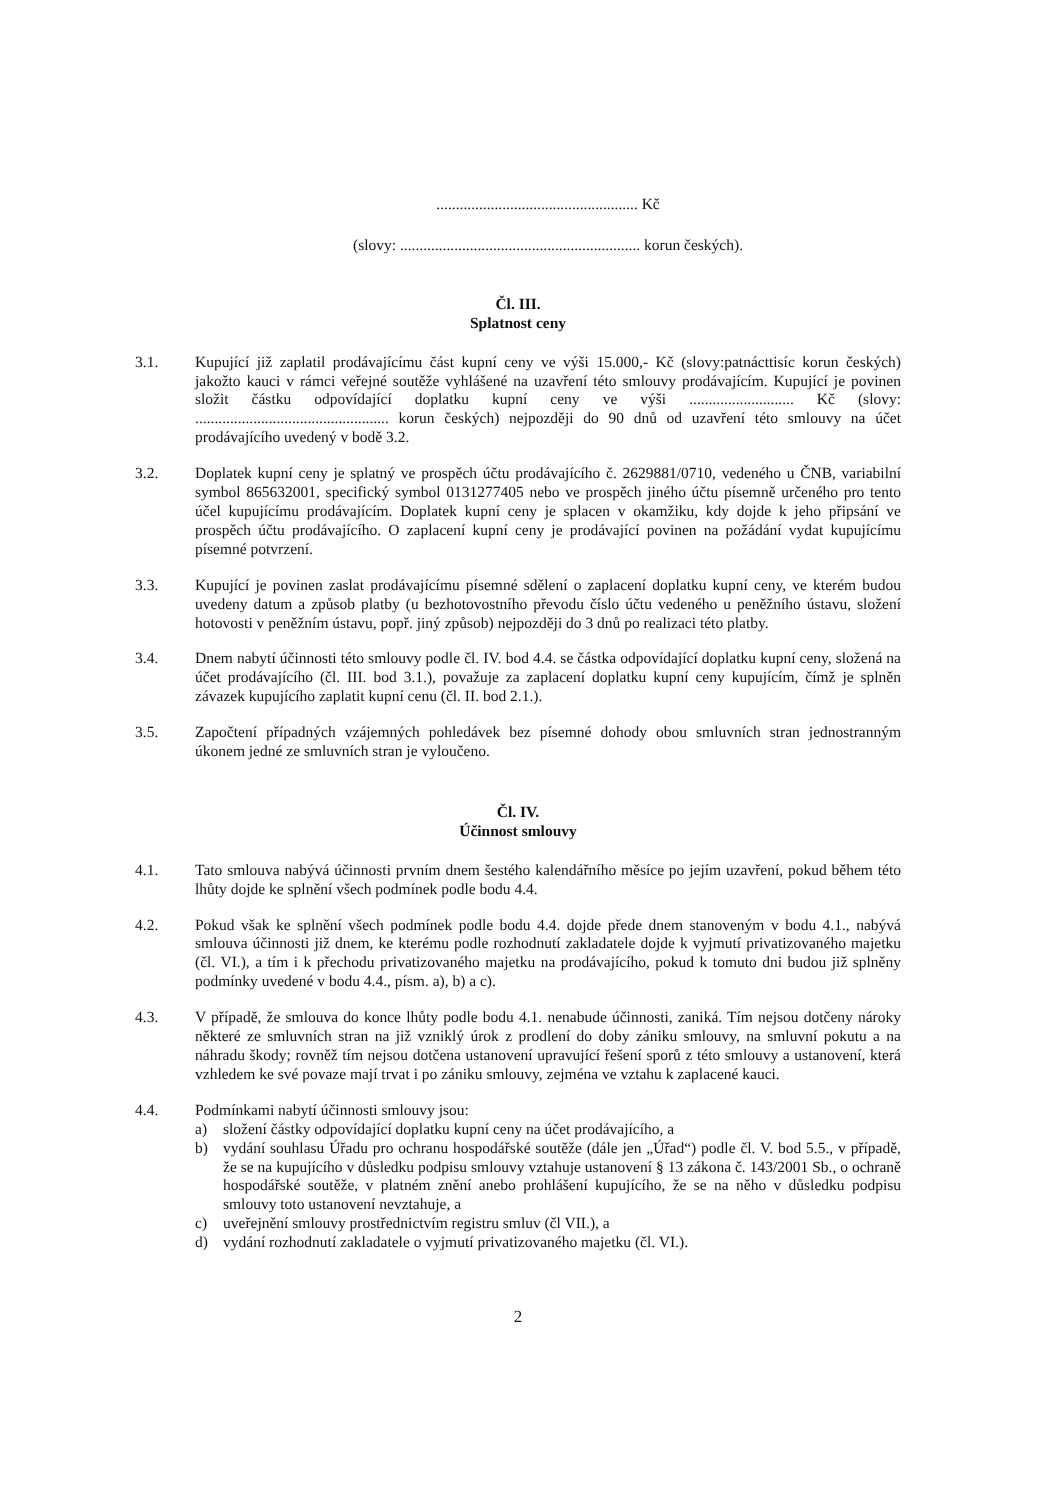.................................................... Kč
(slovy: .............................................................. korun českých).
Čl. III.
Splatnost ceny
3.1. Kupující již zaplatil prodávajícímu část kupní ceny ve výši 15.000,- Kč (slovy:patnácttisíc korun českých) jakožto kauci v rámci veřejné soutěže vyhlášené na uzavření této smlouvy prodávajícím. Kupující je povinen složit částku odpovídající doplatku kupní ceny ve výši ........................... Kč (slovy: .................................................. korun českých) nejpozději do 90 dnů od uzavření této smlouvy na účet prodávajícího uvedený v bodě 3.2.
3.2. Doplatek kupní ceny je splatný ve prospěch účtu prodávajícího č. 2629881/0710, vedeného u ČNB, variabilní symbol 865632001, specifický symbol 0131277405 nebo ve prospěch jiného účtu písemně určeného pro tento účel kupujícímu prodávajícím. Doplatek kupní ceny je splacen v okamžiku, kdy dojde k jeho připsání ve prospěch účtu prodávajícího. O zaplacení kupní ceny je prodávající povinen na požádání vydat kupujícímu písemné potvrzení.
3.3. Kupující je povinen zaslat prodávajícímu písemné sdělení o zaplacení doplatku kupní ceny, ve kterém budou uvedeny datum a způsob platby (u bezhotovostního převodu číslo účtu vedeného u peněžního ústavu, složení hotovosti v peněžním ústavu, popř. jiný způsob) nejpozději do 3 dnů po realizaci této platby.
3.4. Dnem nabytí účinnosti této smlouvy podle čl. IV. bod 4.4. se částka odpovídající doplatku kupní ceny, složená na účet prodávajícího (čl. III. bod 3.1.), považuje za zaplacení doplatku kupní ceny kupujícím, čímž je splněn závazek kupujícího zaplatit kupní cenu (čl. II. bod 2.1.).
3.5. Započtení případných vzájemných pohledávek bez písemné dohody obou smluvních stran jednostranným úkonem jedné ze smluvních stran je vyloučeno.
Čl. IV.
Účinnost smlouvy
4.1. Tato smlouva nabývá účinnosti prvním dnem šestého kalendářního měsíce po jejím uzavření, pokud během této lhůty dojde ke splnění všech podmínek podle bodu 4.4.
4.2. Pokud však ke splnění všech podmínek podle bodu 4.4. dojde přede dnem stanoveným v bodu 4.1., nabývá smlouva účinnosti již dnem, ke kterému podle rozhodnutí zakladatele dojde k vyjmutí privatizovaného majetku (čl. VI.), a tím i k přechodu privatizovaného majetku na prodávajícího, pokud k tomuto dni budou již splněny podmínky uvedené v bodu 4.4., písm. a), b) a c).
4.3. V případě, že smlouva do konce lhůty podle bodu 4.1. nenabude účinnosti, zaniká. Tím nejsou dotčeny nároky některé ze smluvních stran na již vzniklý úrok z prodlení do doby zániku smlouvy, na smluvní pokutu a na náhradu škody; rovněž tím nejsou dotčena ustanovení upravující řešení sporů z této smlouvy a ustanovení, která vzhledem ke své povaze mají trvat i po zániku smlouvy, zejména ve vztahu k zaplacené kauci.
4.4. Podmínkami nabytí účinnosti smlouvy jsou:
a) složení částky odpovídající doplatku kupní ceny na účet prodávajícího, a
b) vydání souhlasu Úřadu pro ochranu hospodářské soutěže (dále jen „Úřad“) podle čl. V. bod 5.5., v případě, že se na kupujícího v důsledku podpisu smlouvy vztahuje ustanovení § 13 zákona č. 143/2001 Sb., o ochraně hospodářské soutěže, v platném znění anebo prohlášení kupujícího, že se na něho v důsledku podpisu smlouvy toto ustanovení nevztahuje, a
c) uveřejnění smlouvy prostřednictvím registru smluv (čl VII.), a
d) vydání rozhodnutí zakladatele o vyjmutí privatizovaného majetku (čl. VI.).
2